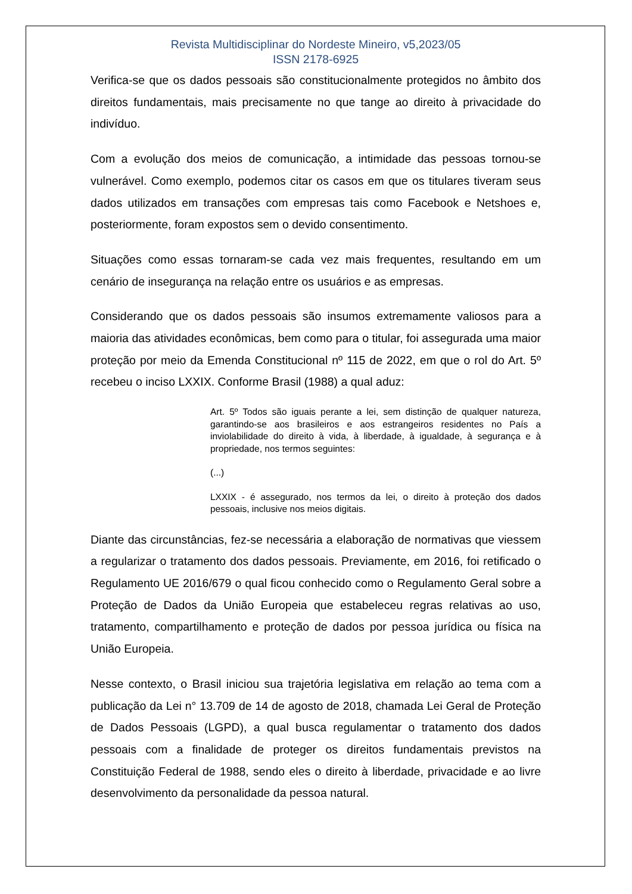Revista Multidisciplinar do Nordeste Mineiro, v5,2023/05
ISSN 2178-6925
Verifica-se que os dados pessoais são constitucionalmente protegidos no âmbito dos direitos fundamentais, mais precisamente no que tange ao direito à privacidade do indivíduo.
Com a evolução dos meios de comunicação, a intimidade das pessoas tornou-se vulnerável. Como exemplo, podemos citar os casos em que os titulares tiveram seus dados utilizados em transações com empresas tais como Facebook e Netshoes e, posteriormente, foram expostos sem o devido consentimento.
Situações como essas tornaram-se cada vez mais frequentes, resultando em um cenário de insegurança na relação entre os usuários e as empresas.
Considerando que os dados pessoais são insumos extremamente valiosos para a maioria das atividades econômicas, bem como para o titular, foi assegurada uma maior proteção por meio da Emenda Constitucional nº 115 de 2022, em que o rol do Art. 5º recebeu o inciso LXXIX. Conforme Brasil (1988) a qual aduz:
Art. 5º Todos são iguais perante a lei, sem distinção de qualquer natureza, garantindo-se aos brasileiros e aos estrangeiros residentes no País a inviolabilidade do direito à vida, à liberdade, à igualdade, à segurança e à propriedade, nos termos seguintes:
(...)
LXXIX - é assegurado, nos termos da lei, o direito à proteção dos dados pessoais, inclusive nos meios digitais.
Diante das circunstâncias, fez-se necessária a elaboração de normativas que viessem a regularizar o tratamento dos dados pessoais. Previamente, em 2016, foi retificado o Regulamento UE 2016/679 o qual ficou conhecido como o Regulamento Geral sobre a Proteção de Dados da União Europeia que estabeleceu regras relativas ao uso, tratamento, compartilhamento e proteção de dados por pessoa jurídica ou física na União Europeia.
Nesse contexto, o Brasil iniciou sua trajetória legislativa em relação ao tema com a publicação da Lei n° 13.709 de 14 de agosto de 2018, chamada Lei Geral de Proteção de Dados Pessoais (LGPD), a qual busca regulamentar o tratamento dos dados pessoais com a finalidade de proteger os direitos fundamentais previstos na Constituição Federal de 1988, sendo eles o direito à liberdade, privacidade e ao livre desenvolvimento da personalidade da pessoa natural.